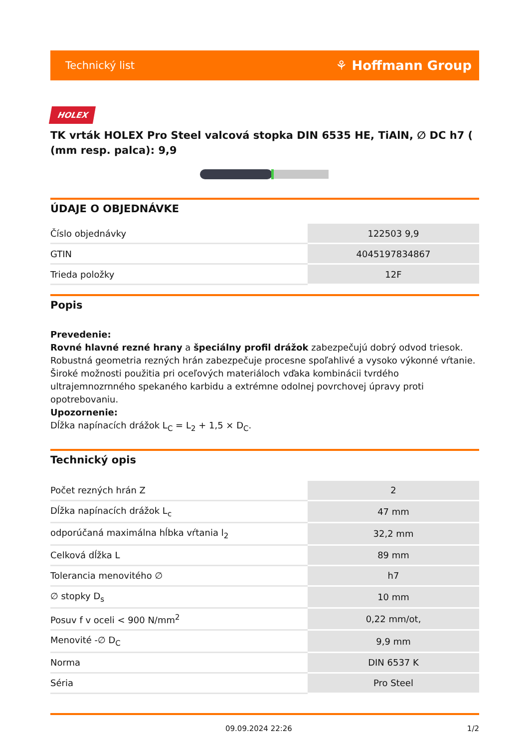Technický list ⚘ Hoffmann Group
HOLEX
TK vrták HOLEX Pro Steel valcová stopka DIN 6535 HE, TiAlN, ∅ DC h7 ( (mm resp. palca): 9,9
ÚDAJE O OBJEDNÁVKE
| Číslo objednávky | 122503 9,9 |
| GTIN | 4045197834867 |
| Trieda položky | 12F |
Popis
Prevedenie:
Rovné hlavné rezné hrany a špeciálny profil drážok zabezpečujú dobrý odvod triesok. Robustná geometria rezných hrán zabezpečuje procesne spoľahlivé a vysoko výkonné vŕtanie. Široké možnosti použitia pri oceľových materiáloch vďaka kombinácii tvrdého ultrajemnozrnného spekaného karbidu a extrémne odolnej povrchovej úpravy proti opotrebovaniu.
Upozornenie:
Dĺžka napínacích drážok L<sub>C</sub> = L<sub>2</sub> + 1,5 × D<sub>C</sub>.
Technický opis
| Počet rezných hrán Z | 2 |
| Dĺžka napínacích drážok L<sub>c</sub> | 47 mm |
| odporúčaná maximálna hĺbka vŕtania l<sub>2</sub> | 32,2 mm |
| Celková dĺžka L | 89 mm |
| Tolerancia menovitého ∅ | h7 |
| ∅ stopky D<sub>s</sub> | 10 mm |
| Posuv f v oceli < 900 N/mm<sup>2</sup> | 0,22 mm/ot, |
| Menovité -∅ D<sub>C</sub> | 9,9 mm |
| Norma | DIN 6537 K |
| Séria | Pro Steel |
09.09.2024 22:26 1/2